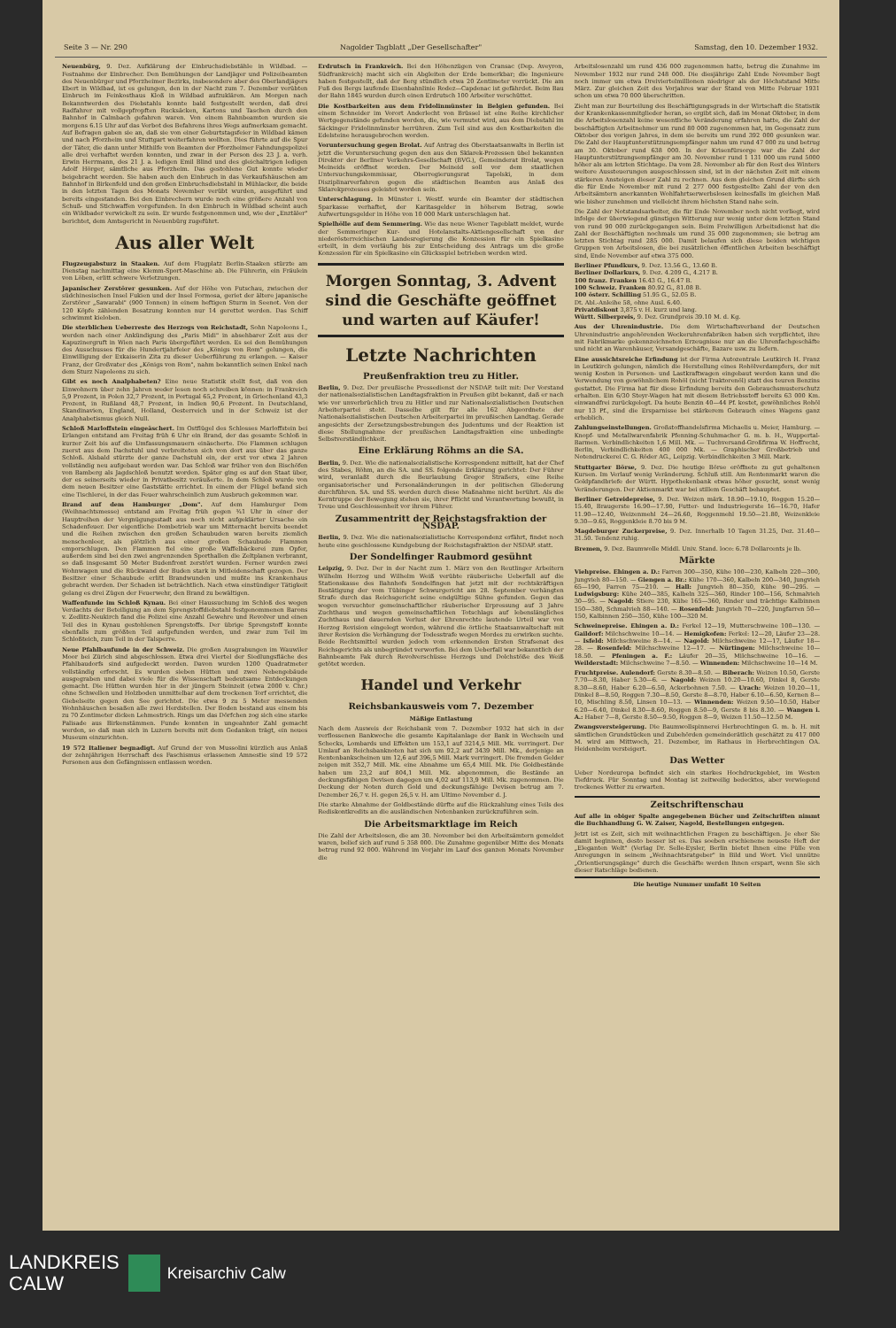Seite 3 — Nr. 290 Nagolder Tagblatt „Der Gesellschafter" Samstag, den 10. Dezember 1932.
Neuenbürg, 9. Dez. Aufklärung der Einbruchsdiebstähle in Wildbad. — Festnahme der Einbrecher. Den Bemühungen der Landjäger und Polizeibeamten des Neuenbürger und Pforzheimer Bezirks, insbesondere aber des Oberlandjägers Ebert in Wildbad, ist es gelungen, den in der Nacht zum 7. Dezember verübten Einbruch im Feinkosthaus Kloß in Wildbad aufzuklären. Am Morgen nach Bekanntwerden des Diebstahls konnte bald festgestellt werden, daß drei Radfahrer mit vollgepfropften Rucksäcken, Kartons und Taschen durch den Bahnhof in Calmbach gefahren waren. Von einem Bahnbeamten wurden sie morgens 6.15 Uhr auf das Verbot des Befahrens ihres Wegs aufmerksam gemacht. Auf Befragen gaben sie an, daß sie von einer Geburtstagsfeier in Wildbad kämen und nach Pforzheim und Stuttgart weiterfahren wollten. Dies führte auf die Spur der Täter, die dann unter Mithilfe von Beamten der Pforzheimer Fahndungspolizei alle drei verhaftet werden konnten, und zwar in der Person des 23 J. a. verh. Erwin Herrmann, des 21 J. a. ledigen Emil Blind und des gleichaltrigen ledigen Adolf Hörger, sämtliche aus Pforzheim. Das gestohlene Gut konnte wieder beigebracht werden. Sie haben auch den Einbruch in das Verkaufshäuschen am Bahnhof in Birkenfeld und den großen Einbruchsdiebstahl in Mühlacker, die beide in den letzten Tagen des Monats November verübt wurden, ausgeführt und bereits eingestanden. Bei den Einbrechern wurde noch eine größere Anzahl von Schuß- und Stichwaffen vorgefunden. In den Einbruch in Wildbad scheint auch ein Wildbader verwickelt zu sein. Er wurde festgenommen und, wie der „Enztäler" berichtet, dem Amtsgericht in Neuenbürg zugeführt.
Aus aller Welt
Flugzeugabsturz in Staaken. Auf dem Flugplatz Berlin-Staaken stürzte am Dienstag nachmittag eine Klemm-Sport-Maschine ab. Die Führerin, ein Fräulein von Löben, erlitt schwere Verletzungen.
Japanischer Zerstörer gesunken. Auf der Höhe von Futschau, zwischen der südchinesischen Insel Fukien und der Insel Formosa, geriet der ältere japanische Zerstörer „Sawarabi" (900 Tonnen) in einem heftigen Sturm in Seenot. Von der 120 Köpfe zählenden Besatzung konnten nur 14 gerettet werden. Das Schiff schwimmt kieloben.
Die sterblichen Ueberreste des Herzogs von Reichstadt, Sohn Napoleons I., werden nach einer Ankündigung des „Paris Midi" in absehbarer Zeit aus der Kapuzinergruft in Wien nach Paris übergeführt werden. Es sei den Bemühungen des Ausschusses für die Hundertjahrfeier des „Königs von Rom" gelungen, die Einwilligung der Exkaiserin Zita zu dieser Ueberführung zu erlangen. — Kaiser Franz, der Großvater des „Königs von Rom", nahm bekanntlich seinen Enkel nach dem Sturz Napoleons zu sich.
Gibt es noch Analphabeten? Eine neue Statistik stellt fest, daß von den Einwohnern über zehn Jahren weder lesen noch schreiben können: in Frankreich 5,9 Prozent, in Polen 32,7 Prozent, in Portugal 65,2 Prozent, in Griechenland 43,3 Prozent, in Rußland 48,7 Prozent, in Indien 90,6 Prozent. In Deutschland, Skandinavien, England, Holland, Oesterreich und in der Schweiz ist der Analphabetismus gleich Null.
Schloß Marloffstein eingeäschert. Im Ostflügel des Schlosses Marloffstein bei Erlangen entstand am Freitag früh 6 Uhr ein Brand, der das gesamte Schloß in kurzer Zeit bis auf die Umfassungsmauern einäscherte. Die Flammen schlugen zuerst aus dem Dachstuhl und verbreiteten sich von dort aus über das ganze Schloß. Alsbald stürzte der ganze Dachstuhl ein, der erst vor etwa 2 Jahren vollständig neu aufgebaut worden war. Das Schloß war früher von den Bischöfen von Bamberg als Jagdschloß benutzt worden. Später ging es auf den Staat über, der es seinerseits wieder in Privatbesitz veräußerte. In dem Schloß wurde von dem neuen Besitzer eine Gaststätte errichtet. In einem der Flügel befand sich eine Tischlerei, in der das Feuer wahrscheinlich zum Ausbruch gekommen war.
Brand auf dem Hamburger „Dom". Auf dem Hamburger Dom (Weihnachtsmesse) entstand am Freitag früh gegen ¾1 Uhr in einer der Hauptreihen der Vergnügungsstadt aus noch nicht aufgeklärter Ursache ein Schadenfeuer. Der eigentliche Dombetrieb war um Mitternacht bereits beendet und die Reihen zwischen den großen Schaubuden waren bereits ziemlich menschenleer, als plötzlich aus einer großen Schaubude Flammen emporschlugen. Den Flammen fiel eine große Waffelbäckerei zum Opfer, außerdem sind bei den zwei angrenzenden Sporthallen die Zeltplanen verbrannt, so daß insgesamt 50 Meter Budenfront zerstört wurden. Ferner wurden zwei Wohnwagen und die Rückwand der Buden stark in Mitleidenschaft gezogen. Der Besitzer einer Schaubude erlitt Brandwunden und mußte ins Krankenhaus gebracht werden. Der Schaden ist beträchtlich. Nach etwa einstündiger Tätigkeit gelang es drei Zügen der Feuerwehr, den Brand zu bewältigen.
Waffenfunde im Schloß Kynau. Bei einer Haussuchung im Schloß des wegen Verdachts der Beteiligung an dem Sprengstoffdiebstahl festgenommenen Barons v. Zedlitz-Neukirch fand die Polizei eine Anzahl Gewehre und Revolver und einen Teil des in Kynau gestohlenen Sprengstoffs. Der übrige Sprengstoff konnte ebenfalls zum größten Teil aufgefunden werden, und zwar zum Teil im Schloßteich, zum Teil in der Talsperre.
Neue Pfahlbaufunde in der Schweiz. Die großen Ausgrabungen im Wauwiler Moor bei Zürich sind abgeschlossen. Etwa drei Viertel der Siedlungsfläche des Pfahlbaudorfs sind aufgedeckt worden. Davon wurden 1200 Quadratmeter vollständig erforscht. Es wurden sieben Hütten und zwei Nebengebäude ausgegraben und dabei viele für die Wissenschaft bedeutsame Entdeckungen gemacht. Die Hütten wurden hier in der jüngern Steinzeit (etwa 2000 v. Chr.) ohne Schwellen und Holzboden unmittelbar auf dem trockenen Torf errichtet, die Giebelseite gegen den See gerichtet. Die etwa 9 zu 5 Meter messenden Wohnhäuschen besaßen alle zwei Herdstellen. Der Boden bestand aus einem bis zu 70 Zentimeter dicken Lehmestrich. Rings um das Dörfchen zog sich eine starke Palisade aus Birkenstämmen. Funde konnten in ungeahnter Zahl gemacht werden, so daß man sich in Luzern bereits mit dem Gedanken trägt, ein neues Museum einzurichten.
19 572 Italiener begnadigt. Auf Grund der von Mussolini kürzlich aus Anlaß der zehnjährigen Herrschaft des Faschismus erlassenen Amnestie sind 19 572 Personen aus den Gefängnissen entlassen worden.
Erdrutsch in Frankreich. Bei den Höhenzügen von Cransac (Dep. Aveyron, Südfrankreich) macht sich ein Abgleiten der Erde bemerkbar; die Ingenieure haben festgestellt, daß der Berg stündlich etwa 20 Zentimeter vorrückt. Die am Fuß des Bergs laufende Eisenbahnlinie Rodez—Capdenac ist gefährdet. Beim Bau der Bahn 1845 wurden durch einen Erdrutsch 100 Arbeiter verschüttet.
Die Kostbarkeiten aus dem Fridolinmünster in Belgien gefunden. Bei einem Schneider im Vorort Anderlecht von Brüssel ist eine Reihe kirchlicher Wertgegenstände gefunden worden, die, wie vermutet wird, aus dem Diebstahl im Säckinger Fridolinmünster herrühren. Zum Teil sind aus den Kostbarkeiten die Edelsteine herausgebrochen worden.
Voruntersuchung gegen Brolat. Auf Antrag des Oberstaatsanwalts in Berlin ist jetzt die Voruntersuchung gegen den aus den Sklarek-Prozessen übel bekannten Direktor der Berliner Verkehrs-Gesellschaft (BVG.), Gemeinderat Brolat, wegen Meineids eröffnet worden. Der Meineid soll vor dem staatlichen Untersuchungskommissar, Oberregierungsrat Tapolski, in dem Disziplinarverfahren gegen die städtischen Beamten aus Anlaß des Sklarekprozesses geleistet worden sein.
Unterschlagung. In Münster i. Westf. wurde ein Beamter der städtischen Sparkasse verhaftet, der Karitasgelder in höherem Betrag, sowie Aufwertungsgelder in Höhe von 10 000 Mark unterschlagen hat.
Spielhölle auf dem Semmering. Wie das neue Wiener Tageblatt meldet, wurde der Semmeringer Kur- und Hotelanstalts-Aktiengesellschaft von der niederösterreichischen Landesregierung die Konzession für ein Spielkasino erteilt, in dem vorläufig bis zur Entscheidung des Antrags um die große Konzession für ein Spielkasino ein Glücksspiel betrieben werden wird.
Morgen Sonntag, 3. Advent
sind die Geschäfte geöffnet
und warten auf Käufer!
Letzte Nachrichten
Preußenfraktion treu zu Hitler.
Berlin, 9. Dez. Der preußische Pressedienst der NSDAP. teilt mit: Der Vorstand der nationalsozialistischen Landtagsfraktion in Preußen gibt bekannt, daß er nach wie vor unverbrüchlich treu zu Hitler und zur Nationalsozialistischen Deutschen Arbeiterpartei steht. Dasselbe gilt für alle 162 Abgeordnete der Nationalsozialistischen Deutschen Arbeiterpartei im preußischen Landtag. Gerade angesichts der Zersetzungsbestrebungen des Judentums und der Reaktion ist diese Stellungnahme der preußischen Landtagsfraktion eine unbedingte Selbstverständlichkeit.
Eine Erklärung Röhms an die SA.
Berlin, 9. Dez. Wie die nationalsozialistische Korrespondenz mitteilt, hat der Chef des Stabes, Röhm, an die SA. und SS. folgende Erklärung gerichtet: Der Führer wird, veranlaßt durch die Beurlaubung Gregor Straßers, eine Reihe organisatorischer und Personaländerungen in der politischen Gliederung durchführen. SA. und SS. werden durch diese Maßnahme nicht berührt. Als die Kerntruppe der Bewegung stehen sie, ihrer Pflicht und Verantwortung bewußt, in Treue und Geschlossenheit vor ihrem Führer.
Zusammentritt der Reichstagsfraktion der NSDAP.
Berlin, 9. Dez. Wie die nationalsozialistische Korrespondenz erfährt, findet noch heute eine geschlossene Kundgebung der Reichstagsfraktion der NSDAP. statt.
Der Sondelfinger Raubmord gesühnt
Leipzig, 9. Dez. Der in der Nacht zum 1. März von den Reutlinger Arbeitern Wilhelm Herzog und Wilhelm Weiß verübte räuberische Ueberfall auf die Stationskasse des Bahnhofs Sondelfingen hat jetzt mit der rechtskräftigen Bestätigung der vom Tübinger Schwurgericht am 28. September verhängten Strafe durch das Reichsgericht seine endgültige Sühne gefunden. Gegen das wegen versuchter gemeinschaftlicher räuberischer Erpressung auf 3 Jahre Zuchthaus und wegen gemeinschaftlichen Totschlags auf lebenslängliches Zuchthaus und dauernden Verlust der Ehrenrechte lautende Urteil war von Herzog Revision eingelegt worden, während die örtliche Staatsanwaltschaft mit ihrer Revision die Verhängung der Todesstrafe wegen Mordes zu erwirken suchte. Beide Rechtsmittel wurden jedoch vom erkennenden Ersten Strafsenat des Reichsgerichts als unbegründet verworfen. Bei dem Ueberfall war bekanntlich der Bahnbeamte Fak durch Revolverschüsse Herzogs und Dolchstöße des Weiß getötet worden.
Handel und Verkehr
Reichsbankausweis vom 7. Dezember
Mäßige Entlastung
Nach dem Ausweis der Reichsbank vom 7. Dezember 1932 hat sich in der verflossenen Bankwoche die gesamte Kapitalanlage der Bank in Wechseln und Schecks, Lombards und Effekten um 153,1 auf 3214,5 Mill. Mk. verringert. Der Umlauf an Reichsbanknoten hat sich um 92,2 auf 3439 Mill. Mk., derjenige an Rentenbankscheinen um 12,6 auf 396,5 Mill. Mark verringert. Die fremden Gelder zeigen mit 352,7 Mill. Mk. eine Abnahme um 65,4 Mill. Mk. Die Goldbestände haben um 23,2 auf 804,1 Mill. Mk. abgenommen, die Bestände an deckungsfähigen Devisen dagegen um 4,02 auf 113,9 Mill. Mk. zugenommen. Die Deckung der Noten durch Gold und deckungsfähige Devisen betrug am 7. Dezember 26,7 v. H. gegen 26,5 v. H. am Ultimo November d. J.
Die starke Abnahme der Goldbestände dürfte auf die Rückzahlung eines Teils des Rediskontkredits an die ausländischen Notenbanken zurückzuführen sein.
Die Arbeitsmarktlage im Reich
Die Zahl der Arbeitslosen, die am 30. November bei den Arbeitsämtern gemeldet waren, belief sich auf rund 5 358 000. Die Zunahme gegenüber Mitte des Monats betrug rund 92 000. Während im Vorjahr im Lauf des ganzen Monats November die
Arbeitslosenzahl um rund 436 000 zugenommen hatte, betrug die Zunahme im November 1932 nur rund 248 000. Die diesjährige Zahl Ende November liegt noch immer um etwa Dreiviertelmillionen niedriger als der Höchststand Mitte März. Zur gleichen Zeit des Vorjahres war der Stand von Mitte Februar 1931 schon um etwa 70 000 überschritten.
Zieht man zur Beurteilung des Beschäftigungsgrads in der Wirtschaft die Statistik der Krankenkassenmitglieder heran, so ergibt sich, daß im Monat Oktober, in dem die Arbeitslosenzahl keine wesentliche Veränderung erfahren hatte, die Zahl der beschäftigten Arbeitnehmer um rund 80 000 zugenommen hat, im Gegensatz zum Oktober des vorigen Jahres, in dem sie bereits um rund 392 000 gesunken war. Die Zahl der Hauptunterstützungsempfänger nahm um rund 47 000 zu und betrug am 30. Oktober rund 638 000. In der Krisenfürsorge war die Zahl der Hauptunterstützungsempfänger am 30. November rund 1 131 000 um rund 5000 höher als am letzten Stichtage. Da vom 28. November ab für den Rest des Winters weitere Aussteuerungen ausgeschlossen sind, ist in der nächsten Zeit mit einem stärkeren Ansteigen dieser Zahl zu rechnen. Aus dem gleichen Grund dürfte sich die für Ende November mit rund 2 277 000 festgestellte Zahl der von den Arbeitsämtern anerkannten Wohlfahrtserwerbslosen keinesfalls im gleichen Maß wie bisher zunehmen und vielleicht ihrem höchsten Stand nahe sein.
Die Zahl der Notstandsarbeiter, die für Ende November noch nicht vorliegt, wird infolge der überwiegend günstigen Witterung nur wenig unter dem letzten Stand von rund 90 000 zurückgegangen sein. Beim Freiwilligen Arbeitsdienst hat die Zahl der Beschäftigten nochmals um rund 35 000 zugenommen; sie betrug am letzten Stichtag rund 285 000. Damit belaufen sich diese beiden wichtigen Gruppen von Arbeitslosen, die bei zusätzlichen öffentlichen Arbeiten beschäftigt sind, Ende November auf etwa 375 000.
Berliner Pfundkurs, 9. Dez. 13.56 G., 13.60 B.
Berliner Dollarkurs, 9. Dez. 4.209 G., 4.217 B.
100 franz. Franken 16.43 G., 16.47 B.
100 Schweiz. Franken 80.92 G., 81.08 B.
100 österr. Schilling 51.95 G., 52.05 B.
Dt. Abl.-Anleihe 58, ohne Ausl. 6.40.
Privatdiskont 3,875 v. H. kurz und lang.
Württ. Silberpreis, 9. Dez. Grundpreis 39.10 M. d. Kg.
Aus der Uhrenindustrie. Die dem Wirtschaftsverband der Deutschen Uhrenindustrie angehörenden Weckeruhrenfabriken haben sich verpflichtet, ihre mit Fabrikmarke gekennzeichneten Erzeugnisse nur an die Uhrenfachgeschäfte und nicht an Warenhäuser, Versandgeschäfte, Bazare usw. zu liefern.
Eine aussichtsreiche Erfindung ist der Firma Autozentrale Leutkirch H. Franz in Leutkirch gelungen, nämlich die Herstellung eines Rohölverdampfers, der mit wenig Kosten in Personen- und Lastkraftwagen eingebaut werden kann und die Verwendung von gewöhnlichem Rohöl (nicht Traktorenöl) statt des teuren Benzins gestattet. Die Firma hat für diese Erfindung bereits den Gebrauchsmusterschutz erhalten. Ein 6/30 Steyr-Wagen hat mit diesem Betriebsstoff bereits 63 000 Km. einwandfrei zurückgelegt. Da heute Benzin 40—44 Pf. kostet, gewöhnliches Rohöl nur 13 Pf., sind die Ersparnisse bei stärkerem Gebrauch eines Wagens ganz erheblich.
Zahlungseinstellungen. Großstoffhandelsfirma Michaelis u. Meier, Hamburg. — Knopf- und Metallwarenfabrik Pfenning-Schuhmacher G. m. b. H., Wuppertal-Barmen. Verbindlichkeiten 1,6 Mill. Mk. — Tuchversand-Großfirma W. Hoffrecht, Berlin, Verbindlichkeiten 400 000 Mk. — Graphischer Großbetrieb und Notendruckerei C. G. Röder AG., Leipzig. Verbindlichkeiten 3 Mill. Mark.
Stuttgarter Börse, 9. Dez. Die heutige Börse eröffnete zu gut gehaltenen Kursen. Im Verlauf wenig Veränderung. Schluß still. Am Rentenmarkt waren die Goldpfandbriefe der Württ. Hypothekenbank etwas höher gesucht, sonst wenig Veränderungen. Der Aktienmarkt war bei stillem Geschäft behauptet.
Berliner Getreidepreise, 9. Dez. Weizen märk. 18.90—19.10, Roggen 15.20—15.40, Braugerste 16.90—17.90, Futter- und Industriegerste 16—16.70, Hafer 11.90—12.40, Weizenmehl 24—26.60, Roggenmehl 19.50—21.80, Weizenkleie 9.30—9.65, Roggenkleie 8.70 bis 9 M.
Magdeburger Zuckerpreise, 9. Dez. Innerhalb 10 Tagen 31.25, Dez. 31.40—31.50. Tendenz ruhig.
Bremen, 9. Dez. Baumwolle Middl. Univ. Stand. loco: 6.78 Dollarcents je lb.
Märkte
Viehpreise. Ehingen a. D.: Farren 300—350, Kühe 100—230, Kalbeln 220—300, Jungvieh 80—150. — Giengen a. Br.: Kühe 170—360, Kalbeln 200—340, Jungvieh 65—190, Farren 75—210. — Hall: Jungvieh 80—350, Kühe 90—295. — Ludwigsburg: Kühe 240—385, Kalbeln 325—360, Rinder 100—156, Schmalvieh 30—95. — Nagold: Stiere 230, Kühe 165—360, Rinder und trächtige Kalbinnen 150—380, Schmalvieh 88—140. — Rosenfeld: Jungvieh 70—220, Jungfarren 50—150, Kalbinnen 250—350, Kühe 100—320 M.
Schweinepreise. Ehingen a. D.: Ferkel 12—19, Mutterschweine 100—130. — Gaildorf: Milchschweine 10—14. — Hemigkofen: Ferkel: 12—20, Läufer 23—28. — Isfeld: Milchschweine 8—14. — Nagold: Milchschweine 12—17, Läufer 18—28. — Rosenfeld: Milchschweine 12—17. — Nürtingen: Milchschweine 10—18.50. — Pfeningen a. F.: Läufer 20—35, Milchschweine 10—16. — Weilderstadt: Milchschweine 7—8.50. — Winnenden: Milchschweine 10—14 M.
Fruchtpreise. Aulendorf: Gerste 8.30—8.50. — Biberach: Weizen 10.50, Gerste 7.70—8.30, Haber 5.30—6. — Nagold: Weizen 10.20—10.60, Dinkel 8, Gerste 8.30—8.60, Haber 6.20—6.50, Ackerbohnen 7.50. — Urach: Weizen 10.20—11, Dinkel 8—8.50, Roggen 7.30—8.50, Gerste 8—8.70, Haber 6.10—6.50, Kernen 8—10, Mischling 8.50, Linsen 10—13. — Winnenden: Weizen 9.50—10.50, Haber 6.20—6.40, Dinkel 8.30—8.60, Roggen 8.50—9, Gerste 8 bis 8.30. — Wangen i. A.: Haber 7—8, Gerste 8.50—9.50, Roggen 8—9, Weizen 11.50—12.50 M.
Zwangsversteigerung. Die Baumwollspinnerei Herbrechtingen G. m. b. H. mit sämtlichen Grundstücken und Zubehörden gemeinderätlich geschätzt zu 417 000 M. wird am Mittwoch, 21. Dezember, im Rathaus in Herbrechtingen OA. Heidenheim versteigert.
Das Wetter
Ueber Nordeuropa befindet sich ein starkes Hochdruckgebiet, im Westen Tiefdruck. Für Sonntag und Montag ist zeitweilig bedecktes, aber vorwiegend trockenes Wetter zu erwarten.
Zeitschriftenschau
Auf alle in obiger Spalte angegebenen Bücher und Zeitschriften nimmt die Buchhandlung G. W. Zaiser, Nagold, Bestellungen entgegen.
Jetzt ist es Zeit, sich mit weihnachtlichen Fragen zu beschäftigen. Je eher Sie damit beginnen, desto besser ist es. Das soeben erschienene neueste Heft der „Eleganten Welt" (Verlag Dr. Selle-Eysler, Berlin bietet Ihnen eine Fülle von Anregungen in seinem „Weihnachtsratgeber" in Bild und Wort. Viel unnütze „Orientierungsgänge" durch die Geschäfte werden Ihnen erspart, wenn Sie sich dieser Ratschläge bedienen.
Die heutige Nummer umfaßt 10 Seiten
LANDKREIS
CALW
Kreisarchiv Calw